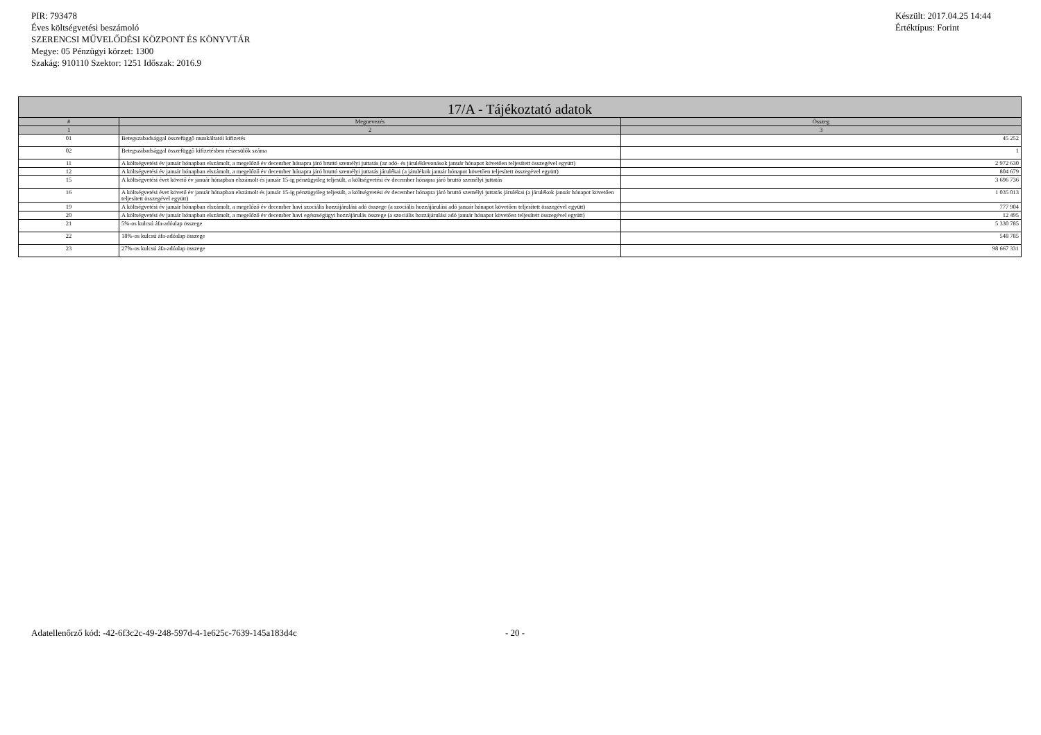PIR: 793478
Éves költségvetési beszámoló
SZERENCSI MŰVELŐDÉSI KÖZPONT ÉS KÖNYVTÁR
Megye: 05 Pénzügyi körzet: 1300
Szakág: 910110 Szektor: 1251 Időszak: 2016.9
Készült: 2017.04.25 14:44
Értéktípus: Forint
| 17/A - Tájékoztató adatok | | |
| --- | --- | --- |
| # | Megnevezés | Összeg |
| 1 | 2 | 3 |
| 01 | Betegszabadsággal összefüggő munkáltatói kifizetés | 45 252 |
| 02 | Betegszabadsággal összefüggő kifizetésben részesülők száma | 1 |
| 11 | A költségvetési év január hónapban elszámolt, a megelőző év december hónapra járó bruttó személyi juttatás (az adó- és járuléklevonások január hónapot követően teljesített összegével együtt) | 2 972 630 |
| 12 | A költségvetési év január hónapban elszámolt, a megelőző év december hónapra járó bruttó személyi juttatás járulékai (a járulékok január hónapot követően teljesített összegével együtt) | 804 679 |
| 15 | A költségvetési évet követő év január hónapban elszámolt és január 15-ig pénzügyileg teljesült, a költségvetési év december hónapra járó bruttó személyi juttatás | 3 696 736 |
| 16 | A költségvetési évet követő év január hónapban elszámolt és január 15-ig pénzügyileg teljesült, a költségvetési év december hónapra járó bruttó személyi juttatás járulékai (a járulékok január hónapot követően teljesített összegével együtt) | 1 035 013 |
| 19 | A költségvetési év január hónapban elszámolt, a megelőző év december havi szociális hozzájárulási adó összege (a szociális hozzájárulási adó január hónapot követően teljesített összegével együtt) | 777 904 |
| 20 | A költségvetési év január hónapban elszámolt, a megelőző év december havi egészségügyi hozzájárulás összege (a szociális hozzájárulási adó január hónapot követően teljesített összegével együtt) | 12 495 |
| 21 | 5%-os kulcsú áfa-adóalap összege | 5 330 785 |
| 22 | 18%-os kulcsú áfa-adóalap összege | 548 785 |
| 23 | 27%-os kulcsú áfa-adóalap összege | 98 667 331 |
Adatellenőrző kód: -42-6f3c2c-49-248-597d-4-1e625c-7639-145a183d4c - 20 -